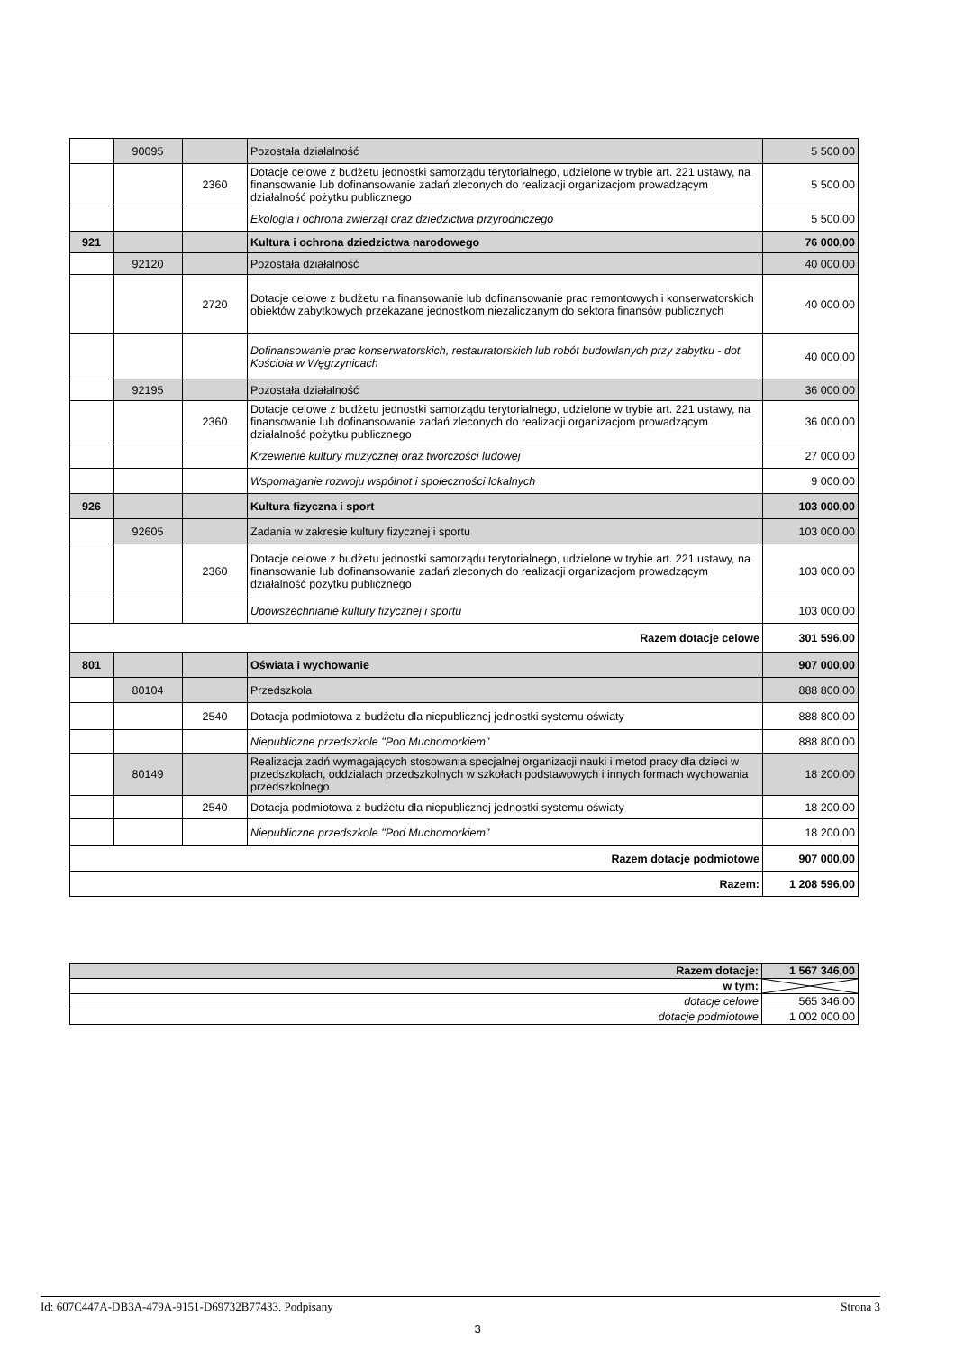| | 90095 | | Pozostała działalność | 5 500,00 |
| | | 2360 | Dotacje celowe z budżetu jednostki samorządu terytorialnego, udzielone w trybie art. 221 ustawy, na finansowanie lub dofinansowanie zadań zleconych do realizacji organizacjom prowadzącym działalność pożytku publicznego | 5 500,00 |
| | | | Ekologia i ochrona zwierząt oraz dziedzictwa przyrodniczego | 5 500,00 |
| 921 | | | Kultura i ochrona dziedzictwa narodowego | 76 000,00 |
| | 92120 | | Pozostała działalność | 40 000,00 |
| | | 2720 | Dotacje celowe z budżetu na finansowanie lub dofinansowanie prac remontowych i konserwatorskich obiektów zabytkowych przekazane jednostkom niezaliczanym do sektora finansów publicznych | 40 000,00 |
| | | | Dofinansowanie prac konserwatorskich, restauratorskich lub robót budowlanych przy zabytku - dot. Kościoła w Węgrzynicach | 40 000,00 |
| | 92195 | | Pozostała działalność | 36 000,00 |
| | | 2360 | Dotacje celowe z budżetu jednostki samorządu terytorialnego, udzielone w trybie art. 221 ustawy, na finansowanie lub dofinansowanie zadań zleconych do realizacji organizacjom prowadzącym działalność pożytku publicznego | 36 000,00 |
| | | | Krzewienie kultury muzycznej oraz tworczości ludowej | 27 000,00 |
| | | | Wspomaganie rozwoju wspólnot i społeczności lokalnych | 9 000,00 |
| 926 | | | Kultura fizyczna i sport | 103 000,00 |
| | 92605 | | Zadania w zakresie kultury fizycznej i sportu | 103 000,00 |
| | | 2360 | Dotacje celowe z budżetu jednostki samorządu terytorialnego, udzielone w trybie art. 221 ustawy, na finansowanie lub dofinansowanie zadań zleconych do realizacji organizacjom prowadzącym działalność pożytku publicznego | 103 000,00 |
| | | | Upowszechnianie kultury fizycznej i sportu | 103 000,00 |
| Razem dotacje celowe | | | | 301 596,00 |
| 801 | | | Oświata i wychowanie | 907 000,00 |
| | 80104 | | Przedszkola | 888 800,00 |
| | | 2540 | Dotacja podmiotowa z budżetu dla niepublicznej jednostki systemu oświaty | 888 800,00 |
| | | | Niepubliczne przedszkole "Pod Muchomorkiem" | 888 800,00 |
| | 80149 | | Realizacja zadń wymagających stosowania specjalnej organizacji nauki i metod pracy dla dzieci w przedszkolach, oddzialach przedszkolnych w szkołach podstawowych i innych formach wychowania przedszkolnego | 18 200,00 |
| | | 2540 | Dotacja podmiotowa z budżetu dla niepublicznej jednostki systemu oświaty | 18 200,00 |
| | | | Niepubliczne przedszkole "Pod Muchomorkiem" | 18 200,00 |
| Razem dotacje podmiotowe | | | | 907 000,00 |
| Razem: | | | | 1 208 596,00 |
| Razem dotacje: | 1 567 346,00 |
| w tym: | |
| dotacje celowe | 565 346,00 |
| dotacje podmiotowe | 1 002 000,00 |
Id: 607C447A-DB3A-479A-9151-D69732B77433. Podpisany Strona 3
3